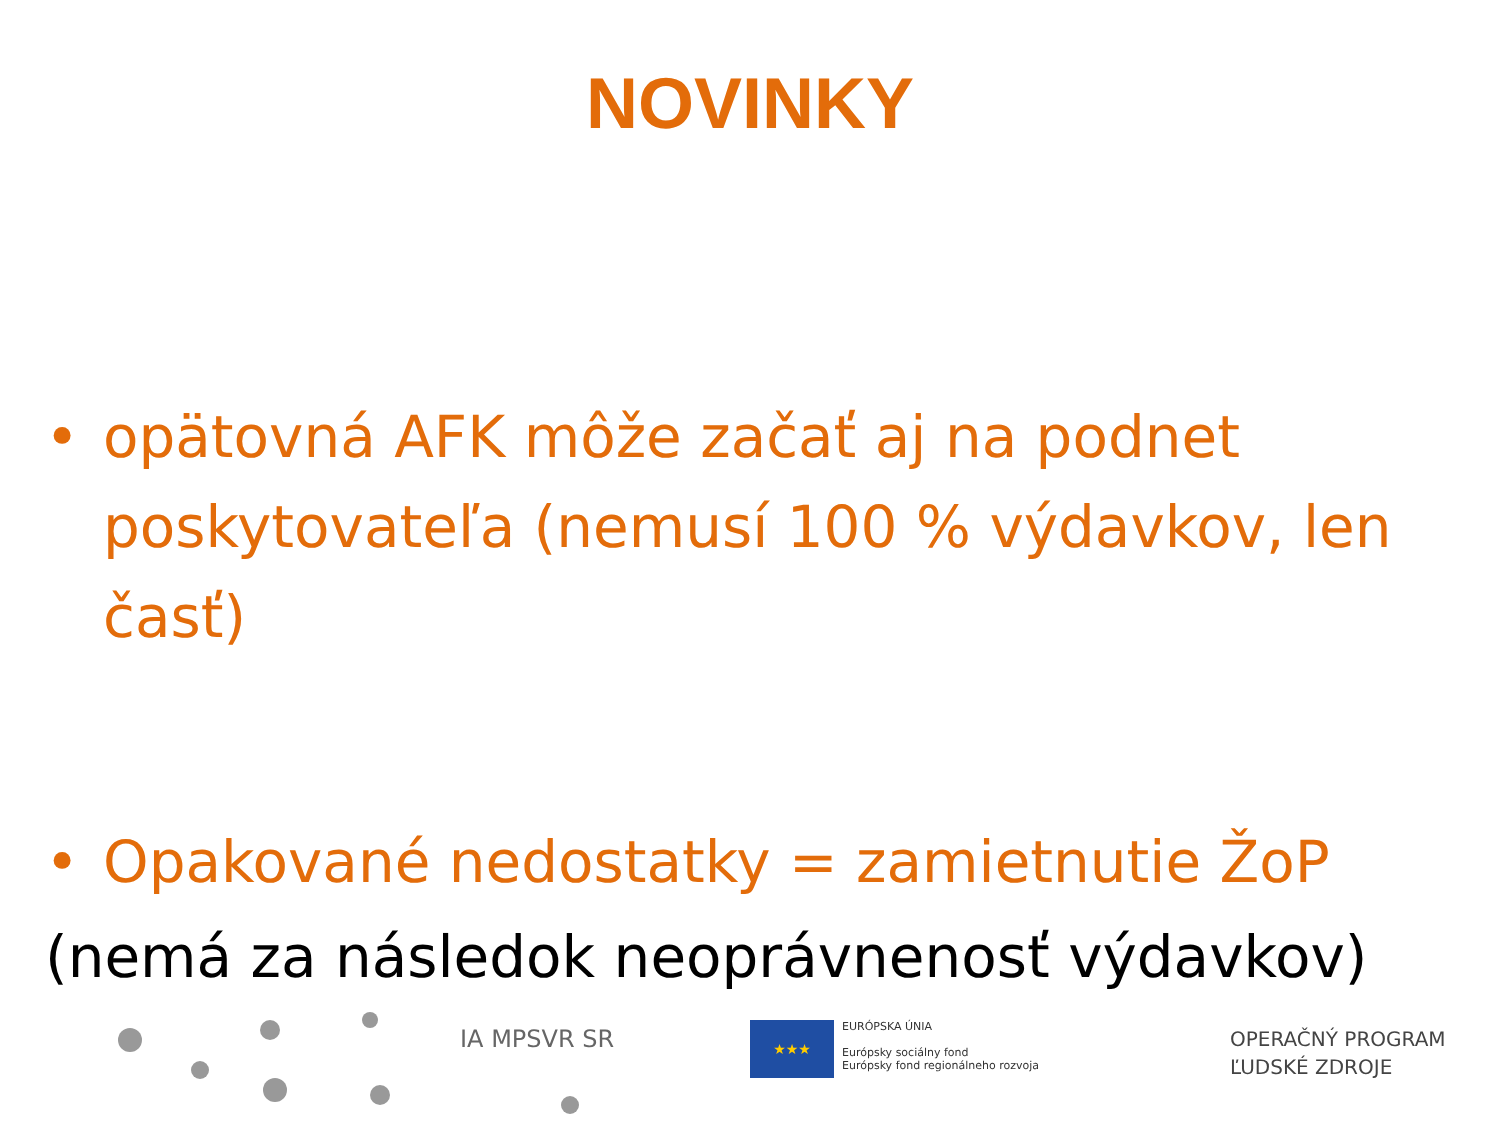NOVINKY
• opätovná AFK môže začať aj na podnet poskytovateľa (nemusí 100 % výdavkov, len časť)
• Opakované nedostatky = zamietnutie ŽoP
(nemá za následok neoprávnenosť výdavkov)
IA MPSVR SR
★★★
EURÓPSKA ÚNIA
Európsky sociálny fond
Európsky fond regionálneho rozvoja
OPERAČNÝ PROGRAM
ĽUDSKÉ ZDROJE